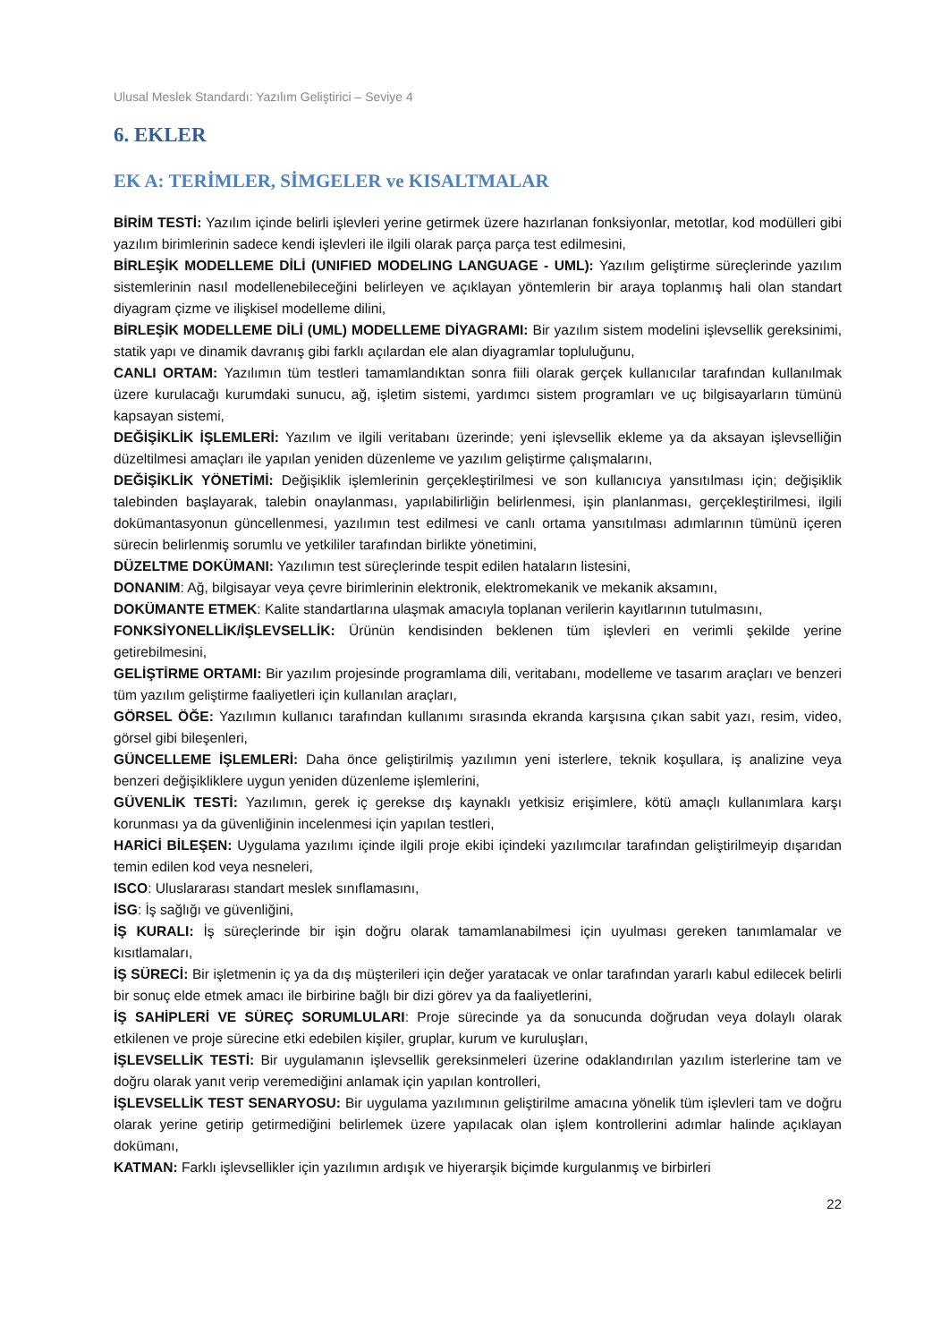Ulusal Meslek Standardı: Yazılım Geliştirici – Seviye 4
6. EKLER
EK A: TERİMLER, SİMGELER ve KISALTMALAR
BİRİM TESTİ: Yazılım içinde belirli işlevleri yerine getirmek üzere hazırlanan fonksiyonlar, metotlar, kod modülleri gibi yazılım birimlerinin sadece kendi işlevleri ile ilgili olarak parça parça test edilmesini,
BİRLEŞİK MODELLEME DİLİ (UNIFIED MODELING LANGUAGE - UML): Yazılım geliştirme süreçlerinde yazılım sistemlerinin nasıl modellenebileceğini belirleyen ve açıklayan yöntemlerin bir araya toplanmış hali olan standart diyagram çizme ve ilişkisel modelleme dilini,
BİRLEŞİK MODELLEME DİLİ (UML) MODELLEME DİYAGRAMI: Bir yazılım sistem modelini işlevsellik gereksinimi, statik yapı ve dinamik davranış gibi farklı açılardan ele alan diyagramlar topluluğunu,
CANLI ORTAM: Yazılımın tüm testleri tamamlandıktan sonra fiili olarak gerçek kullanıcılar tarafından kullanılmak üzere kurulacağı kurumdaki sunucu, ağ, işletim sistemi, yardımcı sistem programları ve uç bilgisayarların tümünü kapsayan sistemi,
DEĞİŞİKLİK İŞLEMLERİ: Yazılım ve ilgili veritabanı üzerinde; yeni işlevsellik ekleme ya da aksayan işlevselliğin düzeltilmesi amaçları ile yapılan yeniden düzenleme ve yazılım geliştirme çalışmalarını,
DEĞİŞİKLİK YÖNETİMİ: Değişiklik işlemlerinin gerçekleştirilmesi ve son kullanıcıya yansıtılması için; değişiklik talebinden başlayarak, talebin onaylanması, yapılabilirliğin belirlenmesi, işin planlanması, gerçekleştirilmesi, ilgili dokümantasyonun güncellenmesi, yazılımın test edilmesi ve canlı ortama yansıtılması adımlarının tümünü içeren sürecin belirlenmiş sorumlu ve yetkililer tarafından birlikte yönetimini,
DÜZELTME DOKÜMANI: Yazılımın test süreçlerinde tespit edilen hataların listesini,
DONANIM: Ağ, bilgisayar veya çevre birimlerinin elektronik, elektromekanik ve mekanik aksamını,
DOKÜMANTE ETMEK: Kalite standartlarına ulaşmak amacıyla toplanan verilerin kayıtlarının tutulmasını,
FONKSİYONELLİK/İŞLEVSELLİK: Ürünün kendisinden beklenen tüm işlevleri en verimli şekilde yerine getirebilmesini,
GELİŞTİRME ORTAMI: Bir yazılım projesinde programlama dili, veritabanı, modelleme ve tasarım araçları ve benzeri tüm yazılım geliştirme faaliyetleri için kullanılan araçları,
GÖRSEL ÖĞE: Yazılımın kullanıcı tarafından kullanımı sırasında ekranda karşısına çıkan sabit yazı, resim, video, görsel gibi bileşenleri,
GÜNCELLEME İŞLEMLERİ: Daha önce geliştirilmiş yazılımın yeni isterlere, teknik koşullara, iş analizine veya benzeri değişikliklere uygun yeniden düzenleme işlemlerini,
GÜVENLİK TESTİ: Yazılımın, gerek iç gerekse dış kaynaklı yetkisiz erişimlere, kötü amaçlı kullanımlara karşı korunması ya da güvenliğinin incelenmesi için yapılan testleri,
HARİCİ BİLEŞEN: Uygulama yazılımı içinde ilgili proje ekibi içindeki yazılımcılar tarafından geliştirilmeyip dışarıdan temin edilen kod veya nesneleri,
ISCO: Uluslararası standart meslek sınıflamasını,
İSG: İş sağlığı ve güvenliğini,
İŞ KURALI: İş süreçlerinde bir işin doğru olarak tamamlanabilmesi için uyulması gereken tanımlamalar ve kısıtlamaları,
İŞ SÜRECİ: Bir işletmenin iç ya da dış müşterileri için değer yaratacak ve onlar tarafından yararlı kabul edilecek belirli bir sonuç elde etmek amacı ile birbirine bağlı bir dizi görev ya da faaliyetlerini,
İŞ SAHİPLERİ VE SÜREÇ SORUMLULARI: Proje sürecinde ya da sonucunda doğrudan veya dolaylı olarak etkilenen ve proje sürecine etki edebilen kişiler, gruplar, kurum ve kuruluşları,
İŞLEVSELLİK TESTİ: Bir uygulamanın işlevsellik gereksinmeleri üzerine odaklandırılan yazılım isterlerine tam ve doğru olarak yanıt verip veremediğini anlamak için yapılan kontrolleri,
İŞLEVSELLİK TEST SENARYOSU: Bir uygulama yazılımının geliştirilme amacına yönelik tüm işlevleri tam ve doğru olarak yerine getirip getirmediğini belirlemek üzere yapılacak olan işlem kontrollerini adımlar halinde açıklayan dokümanı,
KATMAN: Farklı işlevsellikler için yazılımın ardışık ve hiyerarşik biçimde kurgulanmış ve birbirleri
22